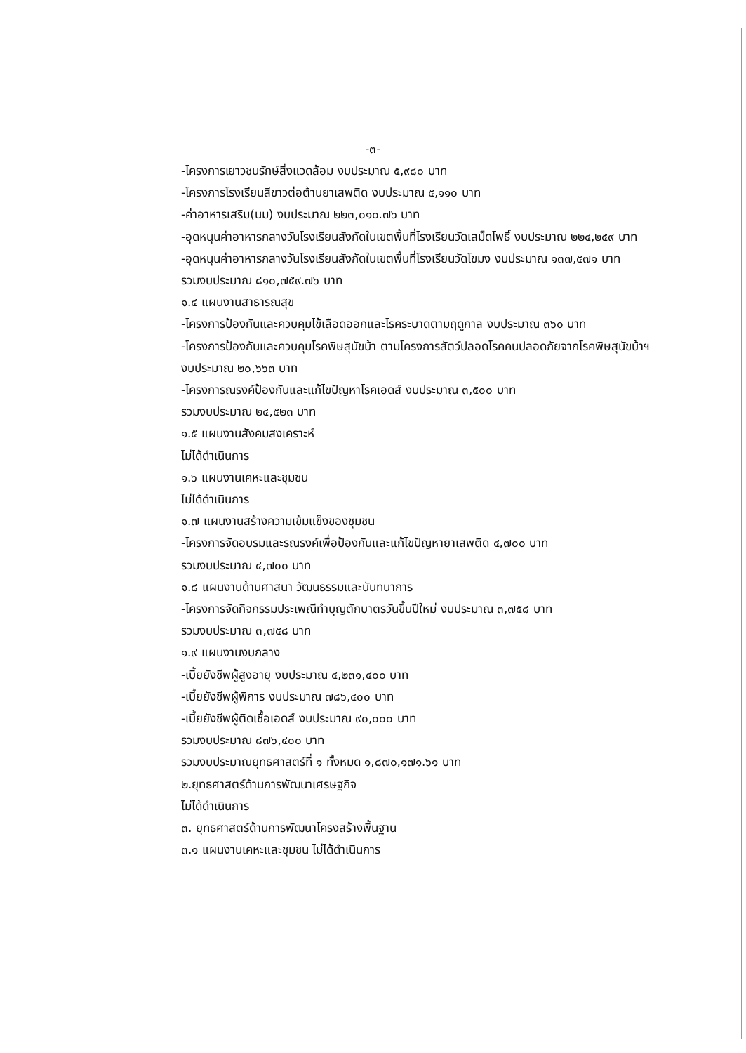-๓-
-โครงการเยาวชนรักษ์สิ่งแวดล้อม งบประมาณ ๕,๙๘๐ บาท
-โครงการโรงเรียนสีขาวต่อต้านยาเสพติด งบประมาณ ๕,๑๑๐ บาท
-ค่าอาหารเสริม(นม) งบประมาณ ๒๒๓,๐๑๐.๗๖ บาท
-อุดหนุนค่าอาหารกลางวันโรงเรียนสังกัดในเขตพื้นที่โรงเรียนวัดเสม็ดโพธิ์ งบประมาณ ๒๒๔,๒๕๙ บาท
-อุดหนุนค่าอาหารกลางวันโรงเรียนสังกัดในเขตพื้นที่โรงเรียนวัดโขมง งบประมาณ ๑๓๗,๕๗๑ บาท
รวมงบประมาณ ๘๑๐,๗๕๙.๗๖ บาท
๑.๔ แผนงานสาธารณสุข
-โครงการป้องกันและควบคุมไข้เลือดออกและโรคระบาดตามฤดูกาล งบประมาณ ๓๖๐ บาท
-โครงการป้องกันและควบคุมโรคพิษสุนัขบ้า ตามโครงการสัตว์ปลอดโรคคนปลอดภัยจากโรคพิษสุนัขบ้าฯ งบประมาณ ๒๐,๖๖๓ บาท
-โครงการณรงค์ป้องกันและแก้ไขปัญหาโรคเอดส์ งบประมาณ ๓,๕๐๐ บาท
รวมงบประมาณ ๒๔,๕๒๓ บาท
๑.๕ แผนงานสังคมสงเคราะห์
ไม่ได้ดำเนินการ
๑.๖ แผนงานเคหะและชุมชน
ไม่ได้ดำเนินการ
๑.๗ แผนงานสร้างความเข้มแข็งของชุมชน
-โครงการจัดอบรมและรณรงค์เพื่อป้องกันและแก้ไขปัญหายาเสพติด ๔,๗๐๐ บาท
รวมงบประมาณ ๔,๗๐๐ บาท
๑.๘ แผนงานด้านศาสนา วัฒนธรรมและนันทนาการ
-โครงการจัดกิจกรรมประเพณีทำบุญตักบาตรวันขึ้นปีใหม่ งบประมาณ ๓,๗๕๘ บาท
รวมงบประมาณ ๓,๗๕๘ บาท
๑.๙ แผนงานงบกลาง
-เบี้ยยังชีพผู้สูงอายุ งบประมาณ ๔,๒๓๑,๔๐๐ บาท
-เบี้ยยังชีพผู้พิการ งบประมาณ ๗๘๖,๔๐๐ บาท
-เบี้ยยังชีพผู้ติดเชื้อเอดส์ งบประมาณ ๙๐,๐๐๐ บาท
รวมงบประมาณ ๘๗๖,๔๐๐ บาท
รวมงบประมาณยุทธศาสตร์ที่ ๑ ทั้งหมด ๑,๘๗๐,๑๗๑.๖๑ บาท
๒.ยุทธศาสตร์ด้านการพัฒนาเศรษฐกิจ
ไม่ได้ดำเนินการ
๓. ยุทธศาสตร์ด้านการพัฒนาโครงสร้างพื้นฐาน
๓.๑ แผนงานเคหะและชุมชน ไม่ได้ดำเนินการ